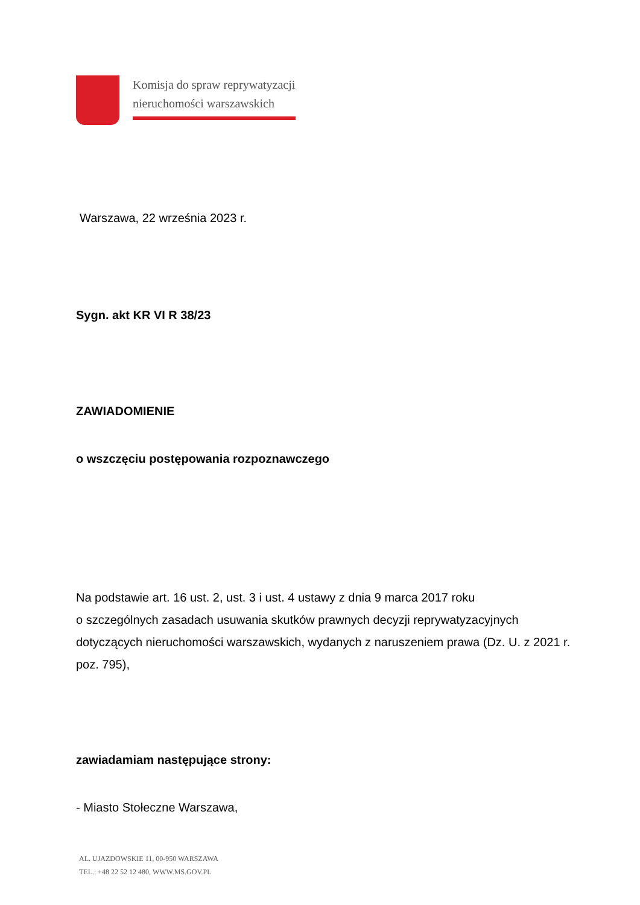Komisja do spraw reprywatyzacji
nieruchomości warszawskich
Warszawa, 22 września 2023 r.
Sygn. akt KR VI R 38/23
ZAWIADOMIENIE
o wszczęciu postępowania rozpoznawczego
Na podstawie art. 16 ust. 2, ust. 3 i ust. 4 ustawy z dnia 9 marca 2017 roku
o szczególnych zasadach usuwania skutków prawnych decyzji reprywatyzacyjnych dotyczących nieruchomości warszawskich, wydanych z naruszeniem prawa (Dz. U. z 2021 r. poz. 795),
zawiadamiam następujące strony:
- Miasto Stołeczne Warszawa,
AL. UJAZDOWSKIE 11, 00-950 WARSZAWA
TEL.: +48 22 52 12 480, WWW.MS.GOV.PL